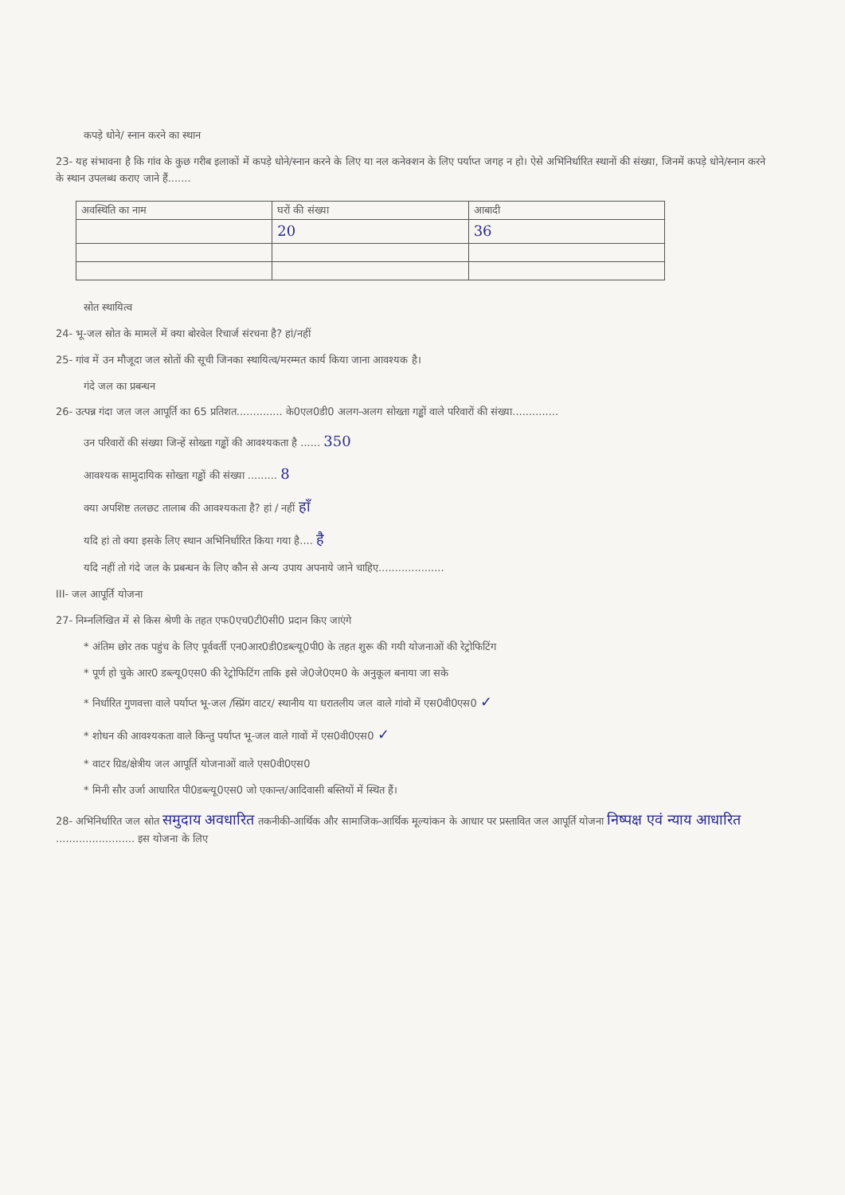कपड़े धोने/ स्नान करने का स्थान
23- यह संभावना है कि गांव के कुछ गरीब इलाकों में कपड़े धोने/स्नान करने के लिए या नल कनेक्शन के लिए पर्याप्त जगह न हो। ऐसे अभिनिर्धारित स्थानों की संख्या, जिनमें कपड़े धोने/स्नान करने के स्थान उपलब्ध कराए जाने हैं.......
| अवस्थिति का नाम | घरों की संख्या | आबादी |
| | 20 | 36 |
स्रोत स्थायित्व
24- भू-जल स्रोत के मामलें में क्या बोरवेल रिचार्ज संरचना है? हां/नहीं
25- गांव में उन मौजूदा जल स्रोतों की सूची जिनका स्थायित्व/मरम्मत कार्य किया जाना आवश्यक है।
गंदे जल का प्रबन्धन
26- उत्पन्न गंदा जल जल आपूर्ति का 65 प्रतिशत.............. के0एल0डी0 अलग-अलग सोख्ता गड्ढों वाले परिवारों की संख्या..............
उन परिवारों की संख्या जिन्हें सोख्ता गड्ढों की आवश्यकता है ...... 350
आवश्यक सामुदायिक सोख्ता गड्ढों की संख्या ......... 8
क्या अपशिष्ट तलछट तालाब की आवश्यकता है? हां / नहीं हाँ
यदि हां तो क्या इसके लिए स्थान अभिनिर्धारित किया गया है.... है
यदि नहीं तो गंदे जल के प्रबन्धन के लिए कौन से अन्य उपाय अपनाये जाने चाहिए....................
III- जल आपूर्ति योजना
27- निम्नलिखित में से किस श्रेणी के तहत एफ0एच0टी0सी0 प्रदान किए जाएंगे
* अंतिम छोर तक पहुंच के लिए पूर्ववर्ती एन0आर0डी0डब्ल्यू0पी0 के तहत शुरू की गयी योजनाओं की रेट्रोफिटिंग
* पूर्ण हो चुके आर0 डब्ल्यू0एस0 की रेट्रोफिटिंग ताकि इसे जे0जे0एम0 के अनुकूल बनाया जा सके
* निर्धारित गुणवत्ता वाले पर्याप्त भू-जल /स्प्रिंग वाटर/ स्थानीय या धरातलीय जल वाले गांवो में एस0वी0एस0 ✓
* शोधन की आवश्यकता वाले किन्तु पर्याप्त भू-जल वाले गावों में एस0वी0एस0 ✓
* वाटर ग्रिड/क्षेत्रीय जल आपूर्ति योजनाओं वाले एस0वी0एस0
* मिनी सौर उर्जा आधारित पी0डब्ल्यू0एस0 जो एकान्त/आदिवासी बस्तियों में स्थित हैं।
28- अभिनिर्धारित जल स्रोत समुदाय अवधारित तकनीकी-आर्थिक और सामाजिक-आर्थिक मूल्यांकन के आधार पर प्रस्तावित जल आपूर्ति योजना निष्पक्ष एवं न्याय आधारित ........................ इस योजना के लिए